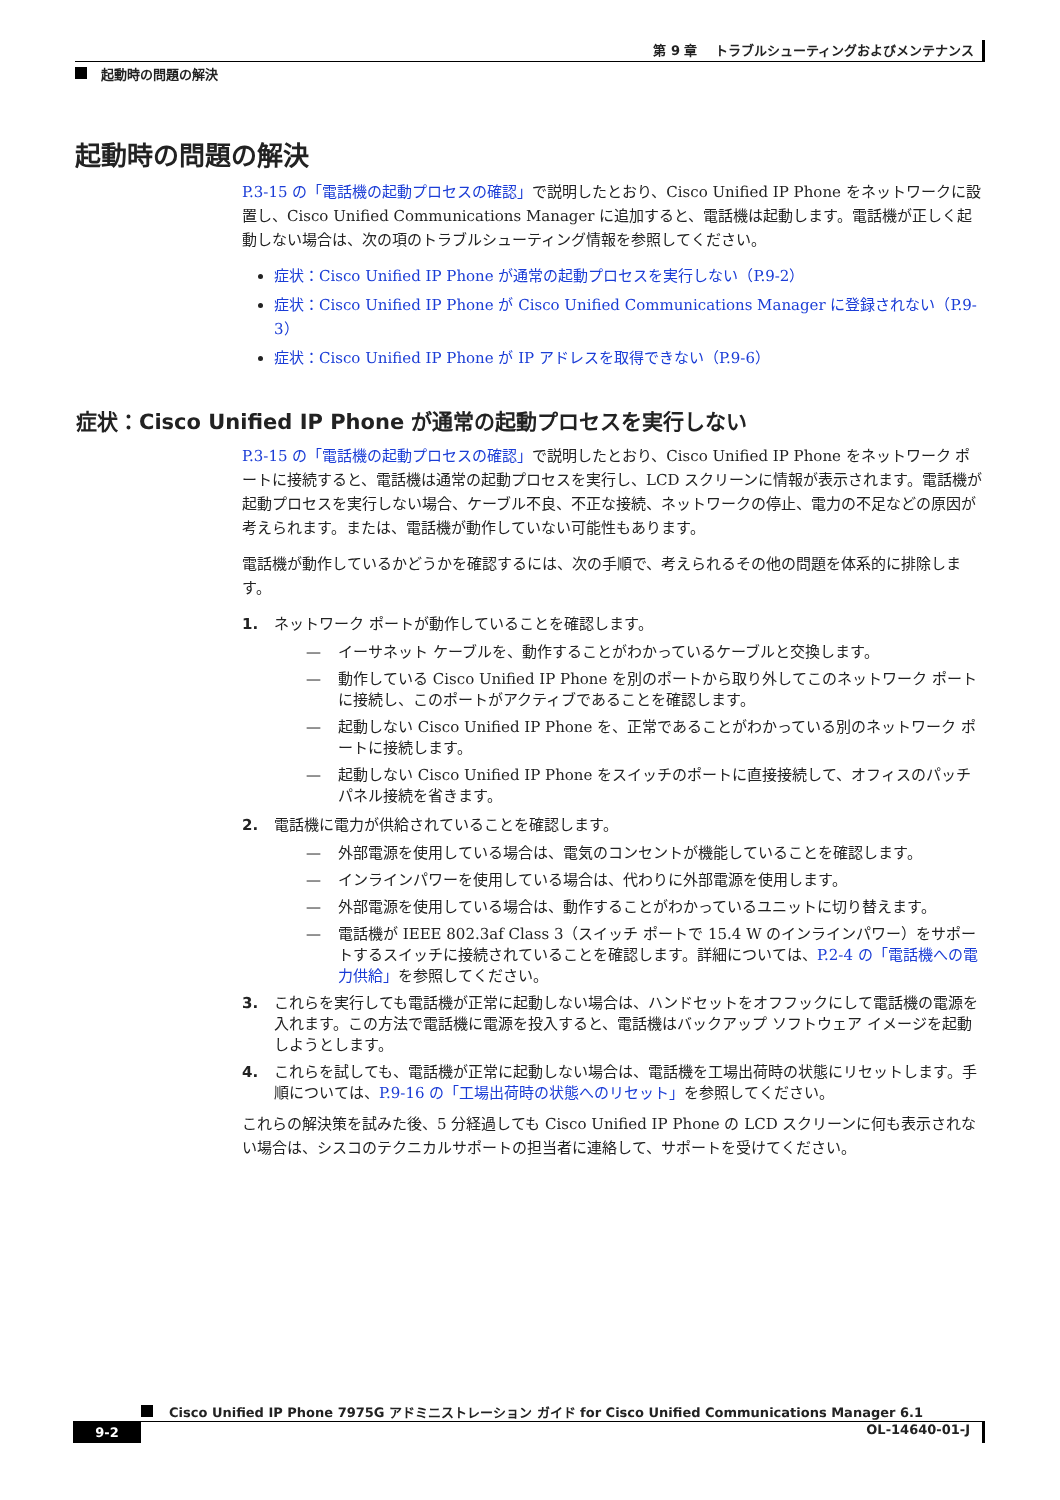第 9 章　 トラブルシューティングおよびメンテナンス
起動時の問題の解決
起動時の問題の解決
P.3-15 の「電話機の起動プロセスの確認」で説明したとおり、Cisco Unified IP Phone をネットワークに設置し、Cisco Unified Communications Manager に追加すると、電話機は起動します。電話機が正しく起動しない場合は、次の項のトラブルシューティング情報を参照してください。
症状：Cisco Unified IP Phone が通常の起動プロセスを実行しない（P.9-2）
症状：Cisco Unified IP Phone が Cisco Unified Communications Manager に登録されない（P.9-3）
症状：Cisco Unified IP Phone が IP アドレスを取得できない（P.9-6）
症状：Cisco Unified IP Phone が通常の起動プロセスを実行しない
P.3-15 の「電話機の起動プロセスの確認」で説明したとおり、Cisco Unified IP Phone をネットワーク ポートに接続すると、電話機は通常の起動プロセスを実行し、LCD スクリーンに情報が表示されます。電話機が起動プロセスを実行しない場合、ケーブル不良、不正な接続、ネットワークの停止、電力の不足などの原因が考えられます。または、電話機が動作していない可能性もあります。
電話機が動作しているかどうかを確認するには、次の手順で、考えられるその他の問題を体系的に排除します。
1. ネットワーク ポートが動作していることを確認します。
— イーサネット ケーブルを、動作することがわかっているケーブルと交換します。
— 動作している Cisco Unified IP Phone を別のポートから取り外してこのネットワーク ポートに接続し、このポートがアクティブであることを確認します。
— 起動しない Cisco Unified IP Phone を、正常であることがわかっている別のネットワーク ポートに接続します。
— 起動しない Cisco Unified IP Phone をスイッチのポートに直接接続して、オフィスのパッチ パネル接続を省きます。
2. 電話機に電力が供給されていることを確認します。
— 外部電源を使用している場合は、電気のコンセントが機能していることを確認します。
— インラインパワーを使用している場合は、代わりに外部電源を使用します。
— 外部電源を使用している場合は、動作することがわかっているユニットに切り替えます。
— 電話機が IEEE 802.3af Class 3（スイッチ ポートで 15.4 W のインラインパワー）をサポートするスイッチに接続されていることを確認します。詳細については、P.2-4 の「電話機への電力供給」を参照してください。
3. これらを実行しても電話機が正常に起動しない場合は、ハンドセットをオフフックにして電話機の電源を入れます。この方法で電話機に電源を投入すると、電話機はバックアップ ソフトウェア イメージを起動しようとします。
4. これらを試しても、電話機が正常に起動しない場合は、電話機を工場出荷時の状態にリセットします。手順については、P.9-16 の「工場出荷時の状態へのリセット」を参照してください。
これらの解決策を試みた後、5 分経過しても Cisco Unified IP Phone の LCD スクリーンに何も表示されない場合は、シスコのテクニカルサポートの担当者に連絡して、サポートを受けてください。
Cisco Unified IP Phone 7975G アドミニストレーション ガイド for Cisco Unified Communications Manager 6.1
9-2 OL-14640-01-J